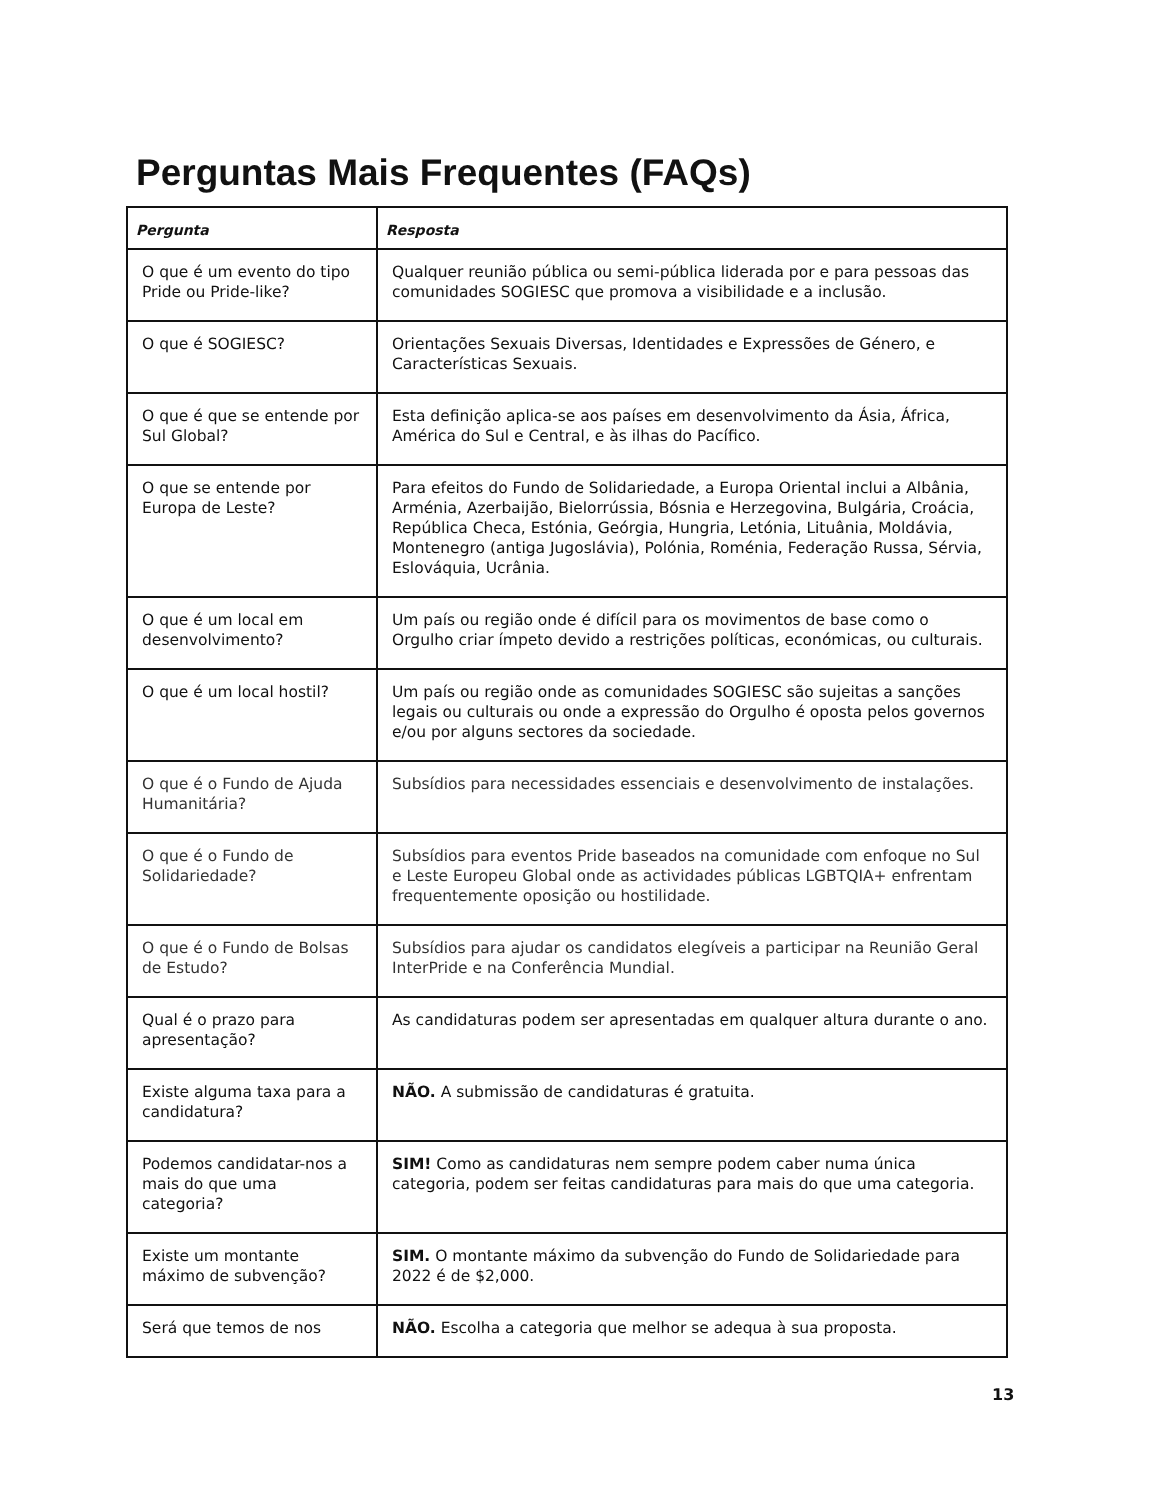Perguntas Mais Frequentes (FAQs)
| Pergunta | Resposta |
| --- | --- |
| O que é um evento do tipo Pride ou Pride-like? | Qualquer reunião pública ou semi-pública liderada por e para pessoas das comunidades SOGIESC que promova a visibilidade e a inclusão. |
| O que é SOGIESC? | Orientações Sexuais Diversas, Identidades e Expressões de Género, e Características Sexuais. |
| O que é que se entende por Sul Global? | Esta definição aplica-se aos países em desenvolvimento da Ásia, África, América do Sul e Central, e às ilhas do Pacífico. |
| O que se entende por Europa de Leste? | Para efeitos do Fundo de Solidariedade, a Europa Oriental inclui a Albânia, Arménia, Azerbaijão, Bielorrússia, Bósnia e Herzegovina, Bulgária, Croácia, República Checa, Estónia, Geórgia, Hungria, Letónia, Lituânia, Moldávia, Montenegro (antiga Jugoslávia), Polónia, Roménia, Federação Russa, Sérvia, Eslováquia, Ucrânia. |
| O que é um local em desenvolvimento? | Um país ou região onde é difícil para os movimentos de base como o Orgulho criar ímpeto devido a restrições políticas, económicas, ou culturais. |
| O que é um local hostil? | Um país ou região onde as comunidades SOGIESC são sujeitas a sanções legais ou culturais ou onde a expressão do Orgulho é oposta pelos governos e/ou por alguns sectores da sociedade. |
| O que é o Fundo de Ajuda Humanitária? | Subsídios para necessidades essenciais e desenvolvimento de instalações. |
| O que é o Fundo de Solidariedade? | Subsídios para eventos Pride baseados na comunidade com enfoque no Sul e Leste Europeu Global onde as actividades públicas LGBTQIA+ enfrentam frequentemente oposição ou hostilidade. |
| O que é o Fundo de Bolsas de Estudo? | Subsídios para ajudar os candidatos elegíveis a participar na Reunião Geral InterPride e na Conferência Mundial. |
| Qual é o prazo para apresentação? | As candidaturas podem ser apresentadas em qualquer altura durante o ano. |
| Existe alguma taxa para a candidatura? | NÃO. A submissão de candidaturas é gratuita. |
| Podemos candidatar-nos a mais do que uma categoria? | SIM! Como as candidaturas nem sempre podem caber numa única categoria, podem ser feitas candidaturas para mais do que uma categoria. |
| Existe um montante máximo de subvenção? | SIM. O montante máximo da subvenção do Fundo de Solidariedade para 2022 é de $2,000. |
| Será que temos de nos | NÃO. Escolha a categoria que melhor se adequa à sua proposta. |
13